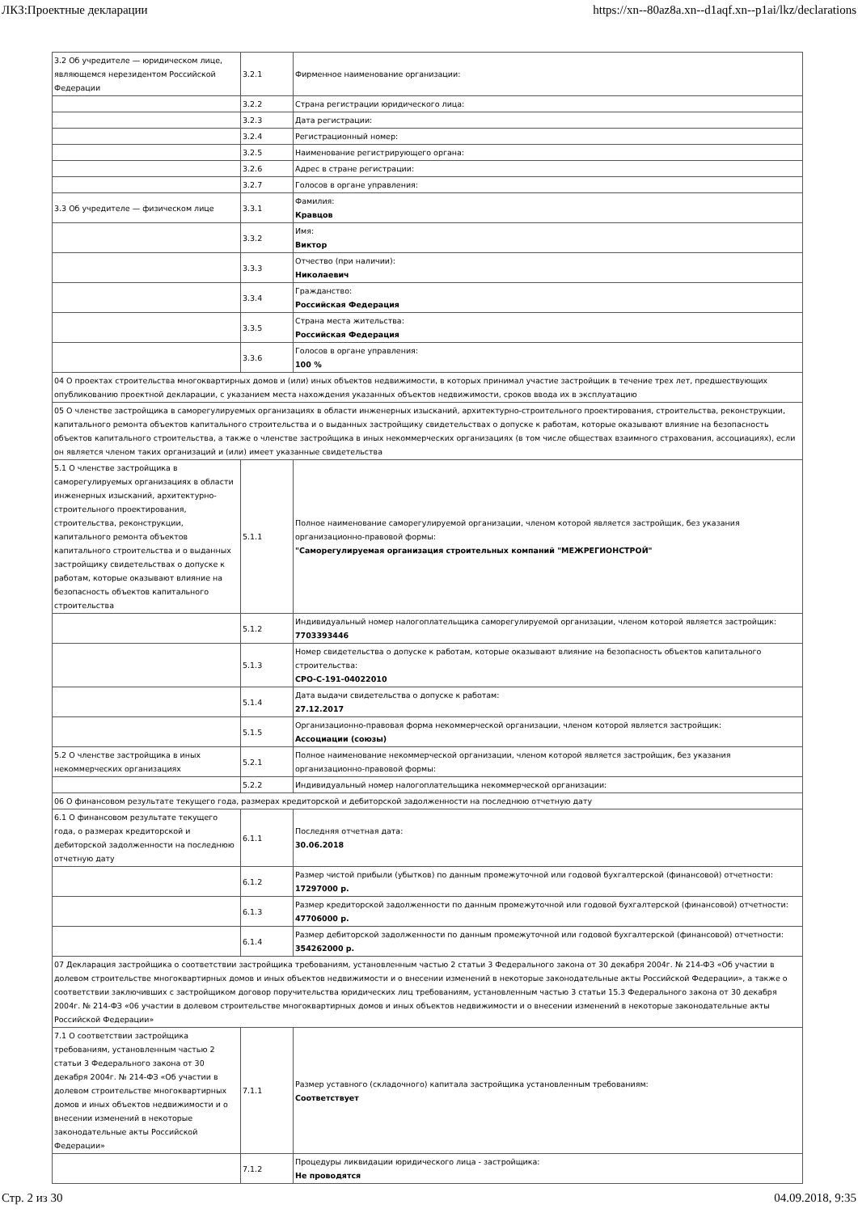ЛКЗ:Проектные декларации https://xn--80az8a.xn--d1aqf.xn--p1ai/lkz/declarations
| 3.2 Об учредителе — юридическом лице, являющемся нерезидентом Российской Федерации | 3.2.1 | Фирменное наименование организации: |
| | 3.2.2 | Страна регистрации юридического лица: |
| | 3.2.3 | Дата регистрации: |
| | 3.2.4 | Регистрационный номер: |
| | 3.2.5 | Наименование регистрирующего органа: |
| | 3.2.6 | Адрес в стране регистрации: |
| | 3.2.7 | Голосов в органе управления: |
| 3.3 Об учредителе — физическом лице | 3.3.1 | Фамилия: Кравцов |
| | 3.3.2 | Имя: Виктор |
| | 3.3.3 | Отчество (при наличии): Николаевич |
| | 3.3.4 | Гражданство: Российская Федерация |
| | 3.3.5 | Страна места жительства: Российская Федерация |
| | 3.3.6 | Голосов в органе управления: 100 % |
| 04 О проектах строительства многоквартирных домов и (или) иных объектов недвижимости, в которых принимал участие застройщик в течение трех лет, предшествующих опубликованию проектной декларации, с указанием места нахождения указанных объектов недвижимости, сроков ввода их в эксплуатацию | | |
| 05 О членстве застройщика в саморегулируемых организациях в области инженерных изысканий, архитектурно-строительного проектирования, строительства, реконструкции, капитального ремонта объектов капитального строительства и о выданных застройщику свидетельствах о допуске к работам, которые оказывают влияние на безопасность объектов капитального строительства, а также о членстве застройщика в иных некоммерческих организациях (в том числе обществах взаимного страхования, ассоциациях), если он является членом таких организаций и (или) имеет указанные свидетельства | | |
| 5.1 О членстве застройщика в саморегулируемых организациях в области инженерных изысканий, архитектурно-строительного проектирования, строительства, реконструкции, капитального ремонта объектов капитального строительства и о выданных застройщику свидетельствах о допуске к работам, которые оказывают влияние на безопасность объектов капитального строительства | 5.1.1 | Полное наименование саморегулируемой организации, членом которой является застройщик, без указания организационно-правовой формы: "Саморегулируемая организация строительных компаний "МЕЖРЕГИОНСТРОЙ" |
| | 5.1.2 | Индивидуальный номер налогоплательщика саморегулируемой организации, членом которой является застройщик: 7703393446 |
| | 5.1.3 | Номер свидетельства о допуске к работам, которые оказывают влияние на безопасность объектов капитального строительства: СРО-С-191-04022010 |
| | 5.1.4 | Дата выдачи свидетельства о допуске к работам: 27.12.2017 |
| | 5.1.5 | Организационно-правовая форма некоммерческой организации, членом которой является застройщик: Ассоциации (союзы) |
| 5.2 О членстве застройщика в иных некоммерческих организациях | 5.2.1 | Полное наименование некоммерческой организации, членом которой является застройщик, без указания организационно-правовой формы: |
| | 5.2.2 | Индивидуальный номер налогоплательщика некоммерческой организации: |
| 06 О финансовом результате текущего года, размерах кредиторской и дебиторской задолженности на последнюю отчетную дату | | |
| 6.1 О финансовом результате текущего года, о размерах кредиторской и дебиторской задолженности на последнюю отчетную дату | 6.1.1 | Последняя отчетная дата: 30.06.2018 |
| | 6.1.2 | Размер чистой прибыли (убытков) по данным промежуточной или годовой бухгалтерской (финансовой) отчетности: 17297000 р. |
| | 6.1.3 | Размер кредиторской задолженности по данным промежуточной или годовой бухгалтерской (финансовой) отчетности: 47706000 р. |
| | 6.1.4 | Размер дебиторской задолженности по данным промежуточной или годовой бухгалтерской (финансовой) отчетности: 354262000 р. |
| 07 Декларация застройщика о соответствии застройщика требованиям, установленным частью 2 статьи 3 Федерального закона от 30 декабря 2004г. № 214-ФЗ «Об участии в долевом строительстве многоквартирных домов и иных объектов недвижимости и о внесении изменений в некоторые законодательные акты Российской Федерации», а также о соответствии заключивших с застройщиком договор поручительства юридических лиц требованиям, установленным частью 3 статьи 15.3 Федерального закона от 30 декабря 2004г. № 214-ФЗ «06 участии в долевом строительстве многоквартирных домов и иных объектов недвижимости и о внесении изменений в некоторые законодательные акты Российской Федерации» | | |
| 7.1 О соответствии застройщика требованиям, установленным частью 2 статьи 3 Федерального закона от 30 декабря 2004г. № 214-ФЗ «Об участии в долевом строительстве многоквартирных домов и иных объектов недвижимости и о внесении изменений в некоторые законодательные акты Российской Федерации» | 7.1.1 | Размер уставного (складочного) капитала застройщика установленным требованиям: Соответствует |
| | 7.1.2 | Процедуры ликвидации юридического лица - застройщика: Не проводятся |
Стр. 2 из 30 04.09.2018, 9:35